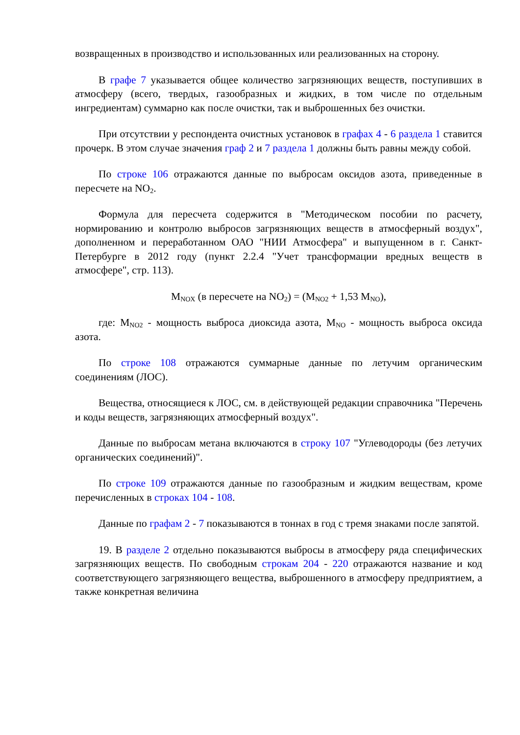возвращенных в производство и использованных или реализованных на сторону.
В графе 7 указывается общее количество загрязняющих веществ, поступивших в атмосферу (всего, твердых, газообразных и жидких, в том числе по отдельным ингредиентам) суммарно как после очистки, так и выброшенных без очистки.
При отсутствии у респондента очистных установок в графах 4 - 6 раздела 1 ставится прочерк. В этом случае значения граф 2 и 7 раздела 1 должны быть равны между собой.
По строке 106 отражаются данные по выбросам оксидов азота, приведенные в пересчете на NO<sub>2</sub>.
Формула для пересчета содержится в "Методическом пособии по расчету, нормированию и контролю выбросов загрязняющих веществ в атмосферный воздух", дополненном и переработанном ОАО "НИИ Атмосфера" и выпущенном в г. Санкт-Петербурге в 2012 году (пункт 2.2.4 "Учет трансформации вредных веществ в атмосфере", стр. 113).
M<sub>NOX</sub> (в пересчете на NO<sub>2</sub>) = (M<sub>NO2</sub> + 1,53 M<sub>NO</sub>),
где: M<sub>NO2</sub> - мощность выброса диоксида азота, M<sub>NO</sub> - мощность выброса оксида азота.
По строке 108 отражаются суммарные данные по летучим органическим соединениям (ЛОС).
Вещества, относящиеся к ЛОС, см. в действующей редакции справочника "Перечень и коды веществ, загрязняющих атмосферный воздух".
Данные по выбросам метана включаются в строку 107 "Углеводороды (без летучих органических соединений)".
По строке 109 отражаются данные по газообразным и жидким веществам, кроме перечисленных в строках 104 - 108.
Данные по графам 2 - 7 показываются в тоннах в год с тремя знаками после запятой.
19. В разделе 2 отдельно показываются выбросы в атмосферу ряда специфических загрязняющих веществ. По свободным строкам 204 - 220 отражаются название и код соответствующего загрязняющего вещества, выброшенного в атмосферу предприятием, а также конкретная величина